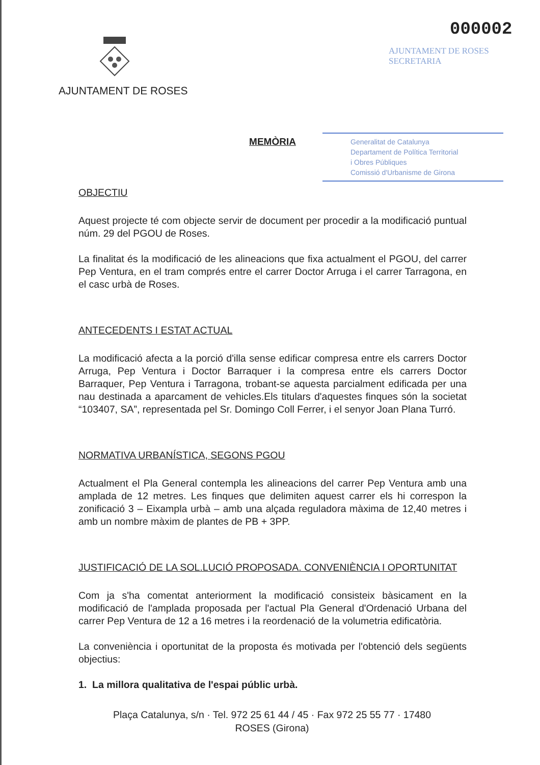AJUNTAMENT DE ROSES
000002
AJUNTAMENT DE ROSES
SECRETARIA
Generalitat de Catalunya
Departament de Política Territorial
i Obres Públiques
Comissió d'Urbanisme de Girona
MEMÒRIA
OBJECTIU
Aquest projecte té com objecte servir de document per procedir a la modificació puntual núm. 29 del PGOU de Roses.
La finalitat és la modificació de les alineacions que fixa actualment el PGOU, del carrer Pep Ventura, en el tram comprés entre el carrer Doctor Arruga i el carrer Tarragona, en el casc urbà de Roses.
ANTECEDENTS I ESTAT ACTUAL
La modificació afecta a la porció d'illa sense edificar compresa entre els carrers Doctor Arruga, Pep Ventura i Doctor Barraquer i la compresa entre els carrers Doctor Barraquer, Pep Ventura i Tarragona, trobant-se aquesta parcialment edificada per una nau destinada a aparcament de vehicles.Els titulars d'aquestes finques són la societat “103407, SA”, representada pel Sr. Domingo Coll Ferrer, i el senyor Joan Plana Turró.
NORMATIVA URBANÍSTICA, SEGONS PGOU
Actualment el Pla General contempla les alineacions del carrer Pep Ventura amb una amplada de 12 metres. Les finques que delimiten aquest carrer els hi correspon la zonificació 3 – Eixampla urbà – amb una alçada reguladora màxima de 12,40 metres i amb un nombre màxim de plantes de PB + 3PP.
JUSTIFICACIÓ DE LA SOL.LUCIÓ PROPOSADA. CONVENIÈNCIA I OPORTUNITAT
Com ja s'ha comentat anteriorment la modificació consisteix bàsicament en la modificació de l'amplada proposada per l'actual Pla General d'Ordenació Urbana del carrer Pep Ventura de 12 a 16 metres i la reordenació de la volumetria edificatòria.
La conveniència i oportunitat de la proposta és motivada per l'obtenció dels següents objectius:
1. La millora qualitativa de l'espai públic urbà.
Plaça Catalunya, s/n · Tel. 972 25 61 44 / 45 · Fax 972 25 55 77 · 17480
ROSES (Girona)